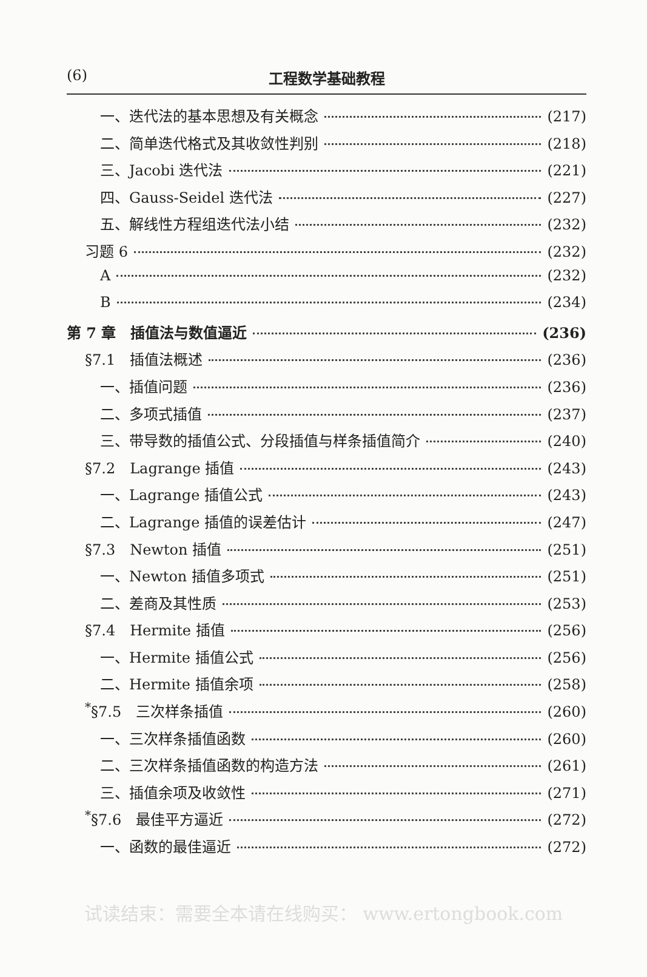(6) 工程数学基础教程
一、迭代法的基本思想及有关概念 (217)
二、简单迭代格式及其收敛性判别 (218)
三、Jacobi 迭代法 (221)
四、Gauss-Seidel 迭代法 (227)
五、解线性方程组迭代法小结 (232)
习题 6 (232)
A (232)
B (234)
第 7 章　插值法与数值逼近 (236)
§7.1　插值法概述 (236)
一、插值问题 (236)
二、多项式插值 (237)
三、带导数的插值公式、分段插值与样条插值简介 (240)
§7.2　Lagrange 插值 (243)
一、Lagrange 插值公式 (243)
二、Lagrange 插值的误差估计 (247)
§7.3　Newton 插值 (251)
一、Newton 插值多项式 (251)
二、差商及其性质 (253)
§7.4　Hermite 插值 (256)
一、Hermite 插值公式 (256)
二、Hermite 插值余项 (258)
<sup>*</sup> §7.5　三次样条插值 (260)
一、三次样条插值函数 (260)
二、三次样条插值函数的构造方法 (261)
三、插值余项及收敛性 (271)
<sup>*</sup> §7.6　最佳平方逼近 (272)
一、函数的最佳逼近 (272)
试读结束：需要全本请在线购买： www.ertongbook.com